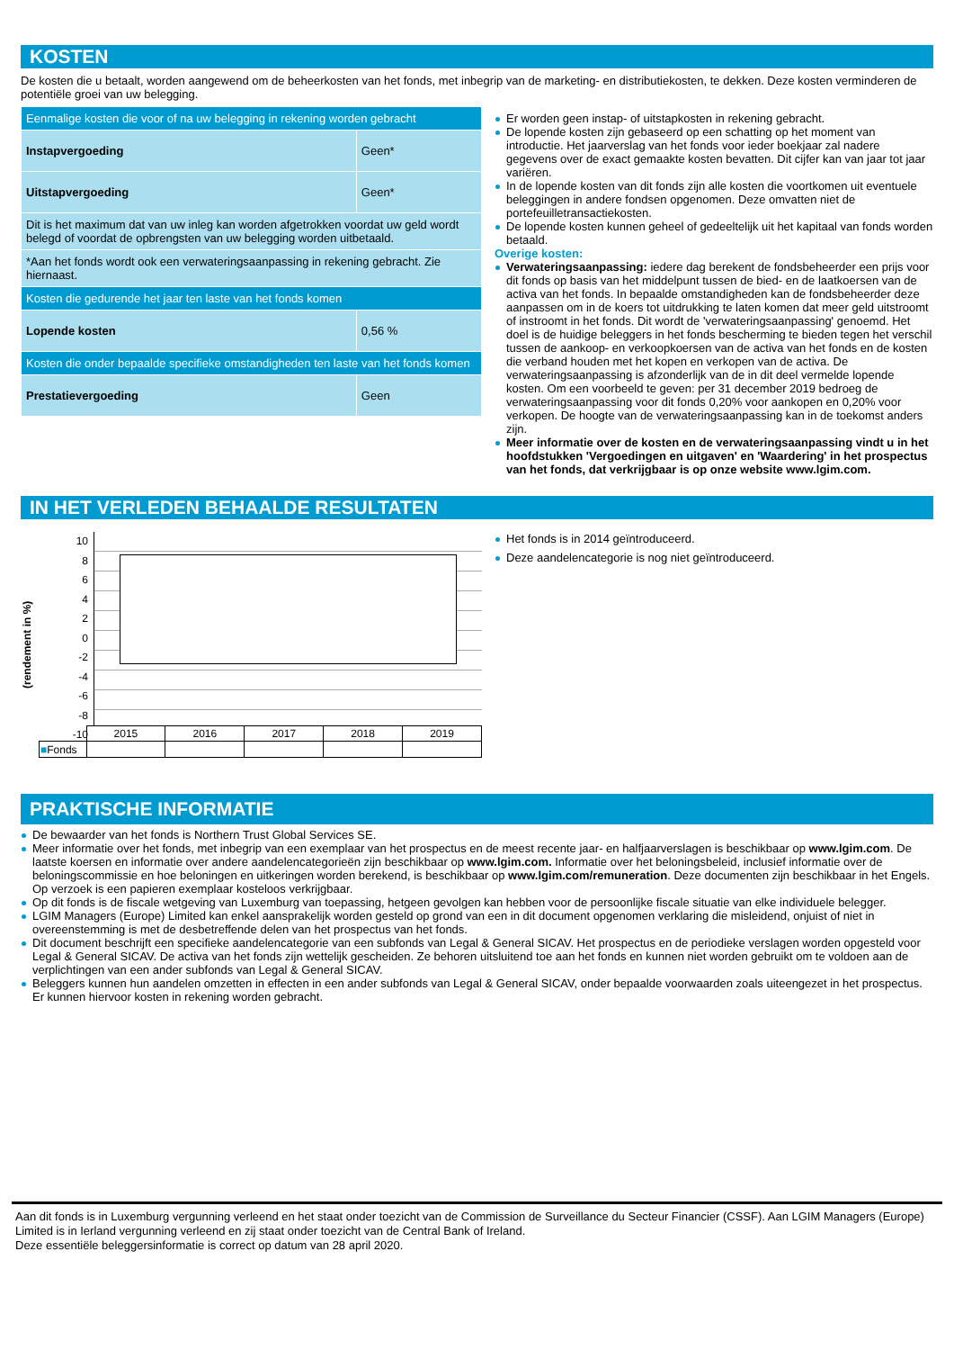KOSTEN
De kosten die u betaalt, worden aangewend om de beheerkosten van het fonds, met inbegrip van de marketing- en distributiekosten, te dekken. Deze kosten verminderen de potentiële groei van uw belegging.
| Eenmalige kosten die voor of na uw belegging in rekening worden gebracht | |
| Instapvergoeding | Geen* |
| Uitstapvergoeding | Geen* |
| Dit is het maximum dat van uw inleg kan worden afgetrokken voordat uw geld wordt belegd of voordat de opbrengsten van uw belegging worden uitbetaald. | |
| *Aan het fonds wordt ook een verwateringsaanpassing in rekening gebracht. Zie hiernaast. | |
| Kosten die gedurende het jaar ten laste van het fonds komen | |
| Lopende kosten | 0,56 % |
| Kosten die onder bepaalde specifieke omstandigheden ten laste van het fonds komen | |
| Prestatievergoeding | Geen |
Er worden geen instap- of uitstapkosten in rekening gebracht.
De lopende kosten zijn gebaseerd op een schatting op het moment van introductie. Het jaarverslag van het fonds voor ieder boekjaar zal nadere gegevens over de exact gemaakte kosten bevatten. Dit cijfer kan van jaar tot jaar variëren.
In de lopende kosten van dit fonds zijn alle kosten die voortkomen uit eventuele beleggingen in andere fondsen opgenomen. Deze omvatten niet de portefeuilletransactiekosten.
De lopende kosten kunnen geheel of gedeeltelijk uit het kapitaal van fonds worden betaald.
Overige kosten:
Verwateringsaanpassing: iedere dag berekent de fondsbeheerder een prijs voor dit fonds op basis van het middelpunt tussen de bied- en de laatkoersen van de activa van het fonds. In bepaalde omstandigheden kan de fondsbeheerder deze aanpassen om in de koers tot uitdrukking te laten komen dat meer geld uitstroomt of instroomt in het fonds. Dit wordt de 'verwateringsaanpassing' genoemd. Het doel is de huidige beleggers in het fonds bescherming te bieden tegen het verschil tussen de aankoop- en verkoopkoersen van de activa van het fonds en de kosten die verband houden met het kopen en verkopen van de activa. De verwateringsaanpassing is afzonderlijk van de in dit deel vermelde lopende kosten. Om een voorbeeld te geven: per 31 december 2019 bedroeg de verwateringsaanpassing voor dit fonds 0,20% voor aankopen en 0,20% voor verkopen. De hoogte van de verwateringsaanpassing kan in de toekomst anders zijn.
Meer informatie over de kosten en de verwateringsaanpassing vindt u in het hoofdstukken 'Vergoedingen en uitgaven' en 'Waardering' in het prospectus van het fonds, dat verkrijgbaar is op onze website www.lgim.com.
IN HET VERLEDEN BEHAALDE RESULTATEN
(rendement in %)
10
8
6
4
2
0
-2
-4
-6
-8
-10
| | 2015 | 2016 | 2017 | 2018 | 2019 |
| ■ Fonds | | | | | |
Het fonds is in 2014 geïntroduceerd.
Deze aandelencategorie is nog niet geïntroduceerd.
PRAKTISCHE INFORMATIE
De bewaarder van het fonds is Northern Trust Global Services SE.
Meer informatie over het fonds, met inbegrip van een exemplaar van het prospectus en de meest recente jaar- en halfjaarverslagen is beschikbaar op www.lgim.com. De laatste koersen en informatie over andere aandelencategorieën zijn beschikbaar op www.lgim.com. Informatie over het beloningsbeleid, inclusief informatie over de beloningscommissie en hoe beloningen en uitkeringen worden berekend, is beschikbaar op www.lgim.com/remuneration. Deze documenten zijn beschikbaar in het Engels. Op verzoek is een papieren exemplaar kosteloos verkrijgbaar.
Op dit fonds is de fiscale wetgeving van Luxemburg van toepassing, hetgeen gevolgen kan hebben voor de persoonlijke fiscale situatie van elke individuele belegger.
LGIM Managers (Europe) Limited kan enkel aansprakelijk worden gesteld op grond van een in dit document opgenomen verklaring die misleidend, onjuist of niet in overeenstemming is met de desbetreffende delen van het prospectus van het fonds.
Dit document beschrijft een specifieke aandelencategorie van een subfonds van Legal & General SICAV. Het prospectus en de periodieke verslagen worden opgesteld voor Legal & General SICAV. De activa van het fonds zijn wettelijk gescheiden. Ze behoren uitsluitend toe aan het fonds en kunnen niet worden gebruikt om te voldoen aan de verplichtingen van een ander subfonds van Legal & General SICAV.
Beleggers kunnen hun aandelen omzetten in effecten in een ander subfonds van Legal & General SICAV, onder bepaalde voorwaarden zoals uiteengezet in het prospectus. Er kunnen hiervoor kosten in rekening worden gebracht.
Aan dit fonds is in Luxemburg vergunning verleend en het staat onder toezicht van de Commission de Surveillance du Secteur Financier (CSSF). Aan LGIM Managers (Europe) Limited is in Ierland vergunning verleend en zij staat onder toezicht van de Central Bank of Ireland.
Deze essentiële beleggersinformatie is correct op datum van 28 april 2020.